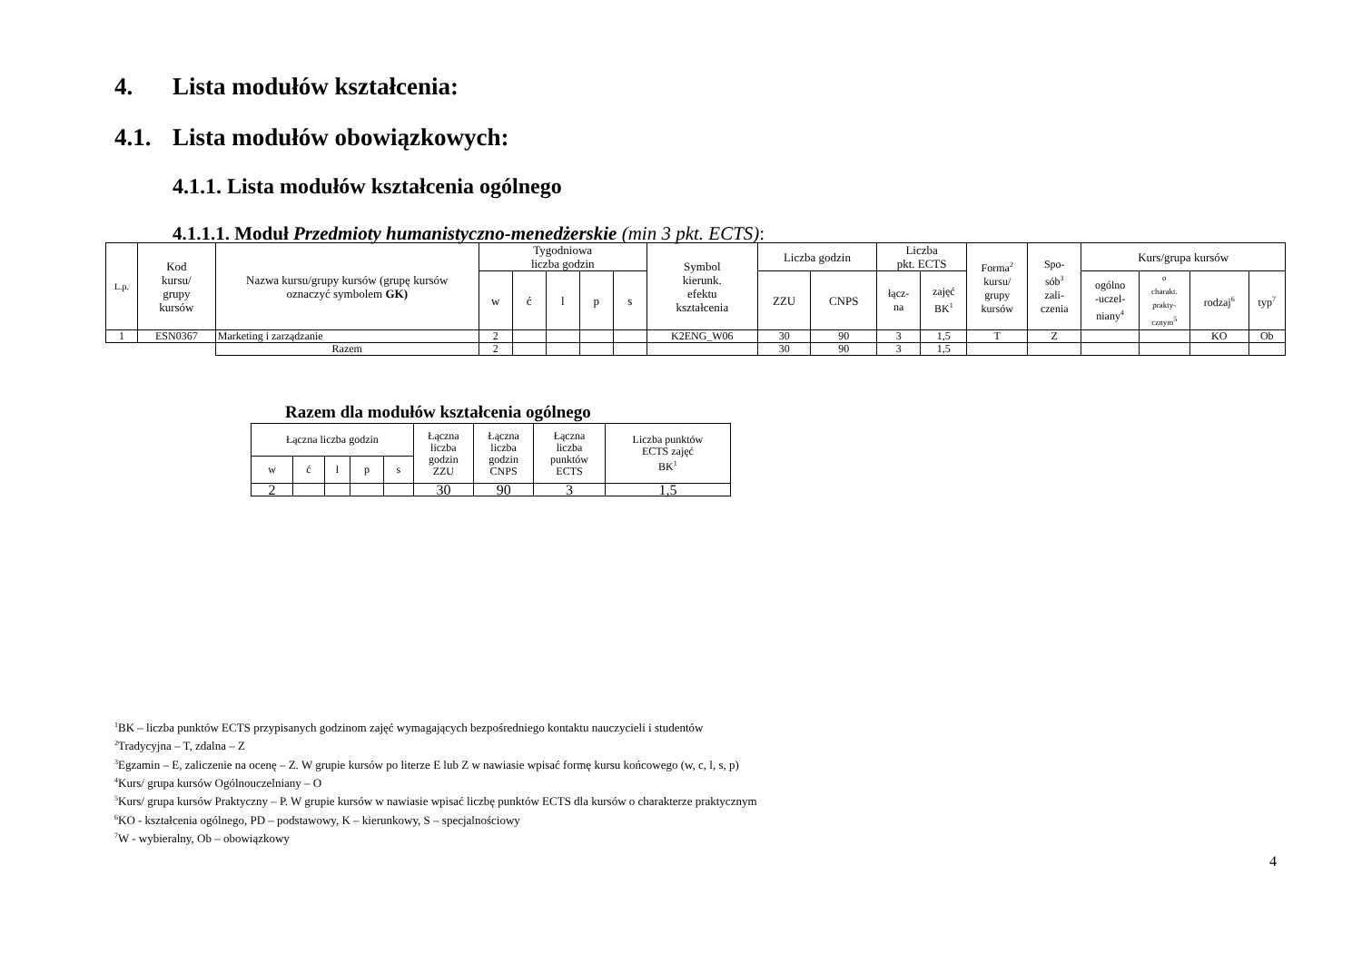4. Lista modułów kształcenia:
4.1. Lista modułów obowiązkowych:
4.1.1. Lista modułów kształcenia ogólnego
4.1.1.1. Moduł Przedmioty humanistyczno-menedżerskie (min 3 pkt. ECTS):
| L.p. | Kod kursu/ grupy kursów | Nazwa kursu/grupy kursów (grupę kursów oznaczyć symbolem GK) | Tygodniowa liczba godzin | | | | | Symbol kierunk. efektu kształcenia | Liczba godzin | | Liczba pkt. ECTS | | Forma<sup>2</sup> kursu/ grupy kursów | Spo- sób<sup>3</sup> zali- czenia | Kurs/grupa kursów | | | |
| --- | --- | --- | --- | --- | --- | --- | --- | --- | --- | --- | --- | --- | --- | --- | --- | --- | --- | --- |
| | | | w | ć | l | p | s | | ZZU | CNPS | łącz- na | zajęć BK<sup>1</sup> | | | ogólno -uczel- niany<sup>4</sup> | o charakt. prakty- cznym<sup>5</sup> | rodzaj<sup>6</sup> | typ<sup>7</sup> |
| 1 | ESN0367 | Marketing i zarządzanie | 2 | | | | | K2ENG_W06 | 30 | 90 | 3 | 1,5 | T | Z | | | KO | Ob |
| | | Razem | 2 | | | | | | 30 | 90 | 3 | 1,5 | | | | | | |
Razem dla modułów kształcenia ogólnego
| Łączna liczba godzin | | | | | Łączna liczba godzin ZZU | Łączna liczba godzin CNPS | Łączna liczba punktów ECTS | Liczba punktów ECTS zajęć BK<sup>1</sup> |
| w | ć | l | p | s | | | | |
| 2 | | | | | 30 | 90 | 3 | 1,5 |
<sup>1</sup> BK – liczba punktów ECTS przypisanych godzinom zajęć wymagających bezpośredniego kontaktu nauczycieli i studentów
<sup>2</sup> Tradycyjna – T, zdalna – Z
<sup>3</sup> Egzamin – E, zaliczenie na ocenę – Z. W grupie kursów po literze E lub Z w nawiasie wpisać formę kursu końcowego (w, c, l, s, p)
<sup>4</sup> Kurs/ grupa kursów Ogólnouczelniany – O
<sup>5</sup> Kurs/ grupa kursów Praktyczny – P. W grupie kursów w nawiasie wpisać liczbę punktów ECTS dla kursów o charakterze praktycznym
<sup>6</sup> KO - kształcenia ogólnego, PD – podstawowy, K – kierunkowy, S – specjalnościowy
<sup>7</sup> W - wybieralny, Ob – obowiązkowy
4